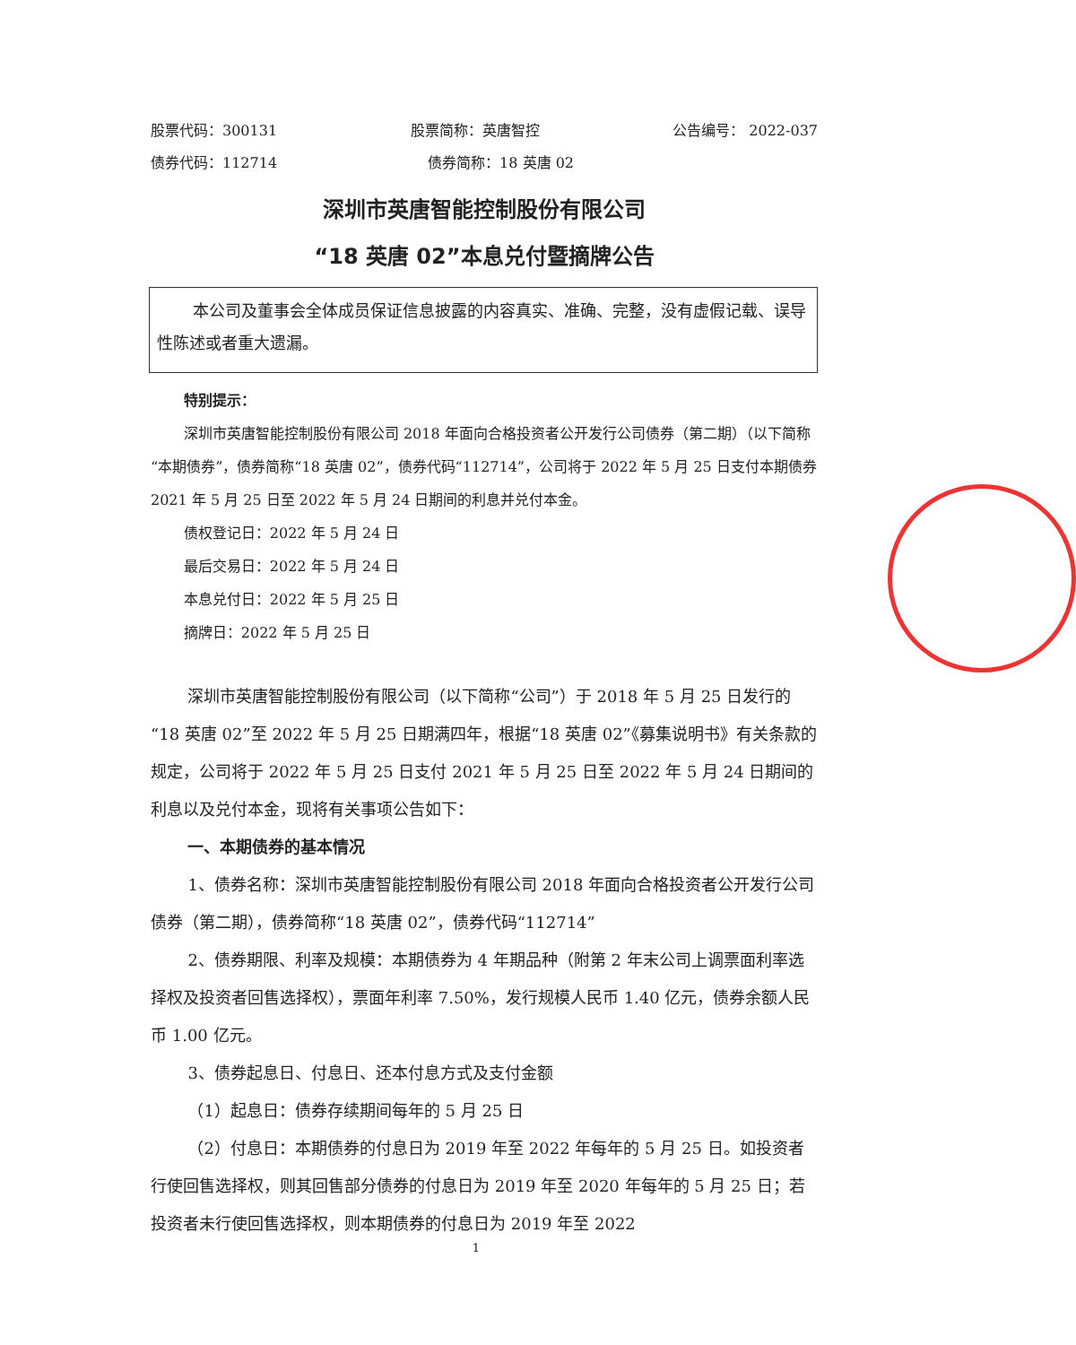股票代码：300131 股票简称：英唐智控 公告编号： 2022-037
债券代码：112714 债券简称：18 英唐 02
深圳市英唐智能控制股份有限公司
“18 英唐 02”本息兑付暨摘牌公告
本公司及董事会全体成员保证信息披露的内容真实、准确、完整，没有虚假记载、误导性陈述或者重大遗漏。
特别提示：
深圳市英唐智能控制股份有限公司 2018 年面向合格投资者公开发行公司债券（第二期）（以下简称“本期债券”，债券简称“18 英唐 02”，债券代码“112714”，公司将于 2022 年 5 月 25 日支付本期债券 2021 年 5 月 25 日至 2022 年 5 月 24 日期间的利息并兑付本金。
债权登记日：2022 年 5 月 24 日
最后交易日：2022 年 5 月 24 日
本息兑付日：2022 年 5 月 25 日
摘牌日：2022 年 5 月 25 日
深圳市英唐智能控制股份有限公司（以下简称“公司”）于 2018 年 5 月 25 日发行的“18 英唐 02”至 2022 年 5 月 25 日期满四年，根据“18 英唐 02”《募集说明书》有关条款的规定，公司将于 2022 年 5 月 25 日支付 2021 年 5 月 25 日至 2022 年 5 月 24 日期间的利息以及兑付本金，现将有关事项公告如下：
一、本期债券的基本情况
1、债券名称：深圳市英唐智能控制股份有限公司 2018 年面向合格投资者公开发行公司债券（第二期），债券简称“18 英唐 02”，债券代码“112714”
2、债券期限、利率及规模：本期债券为 4 年期品种（附第 2 年末公司上调票面利率选择权及投资者回售选择权），票面年利率 7.50%，发行规模人民币 1.40 亿元，债券余额人民币 1.00 亿元。
3、债券起息日、付息日、还本付息方式及支付金额
（1）起息日：债券存续期间每年的 5 月 25 日
（2）付息日：本期债券的付息日为 2019 年至 2022 年每年的 5 月 25 日。如投资者行使回售选择权，则其回售部分债券的付息日为 2019 年至 2020 年每年的 5 月 25 日；若投资者未行使回售选择权，则本期债券的付息日为 2019 年至 2022
1